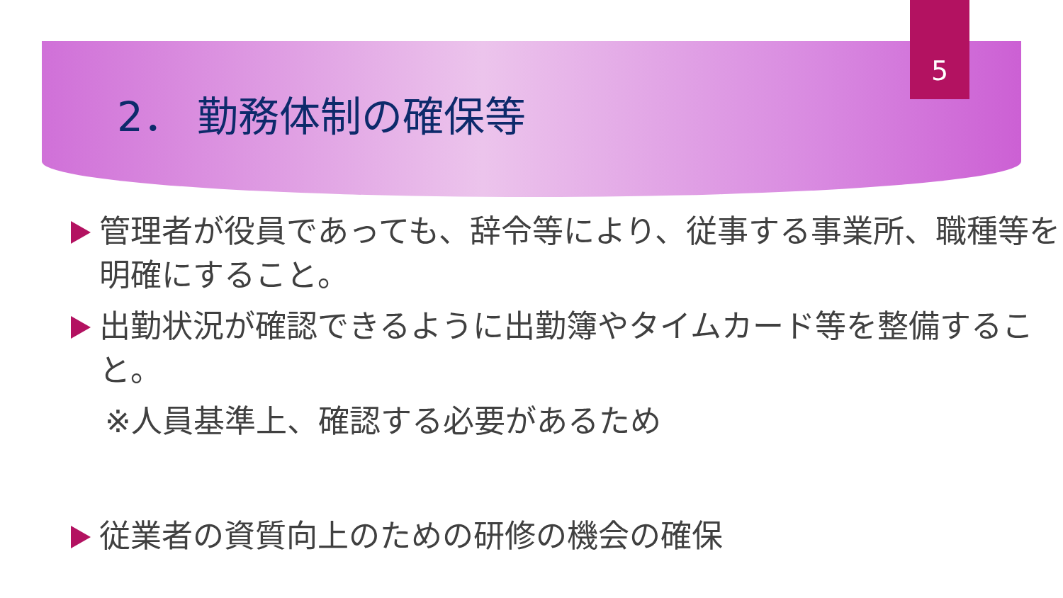5
2． 勤務体制の確保等
管理者が役員であっても、辞令等により、従事する事業所、職種等を明確にすること。
出勤状況が確認できるように出勤簿やタイムカード等を整備すること。
※人員基準上、確認する必要があるため
従業者の資質向上のための研修の機会の確保